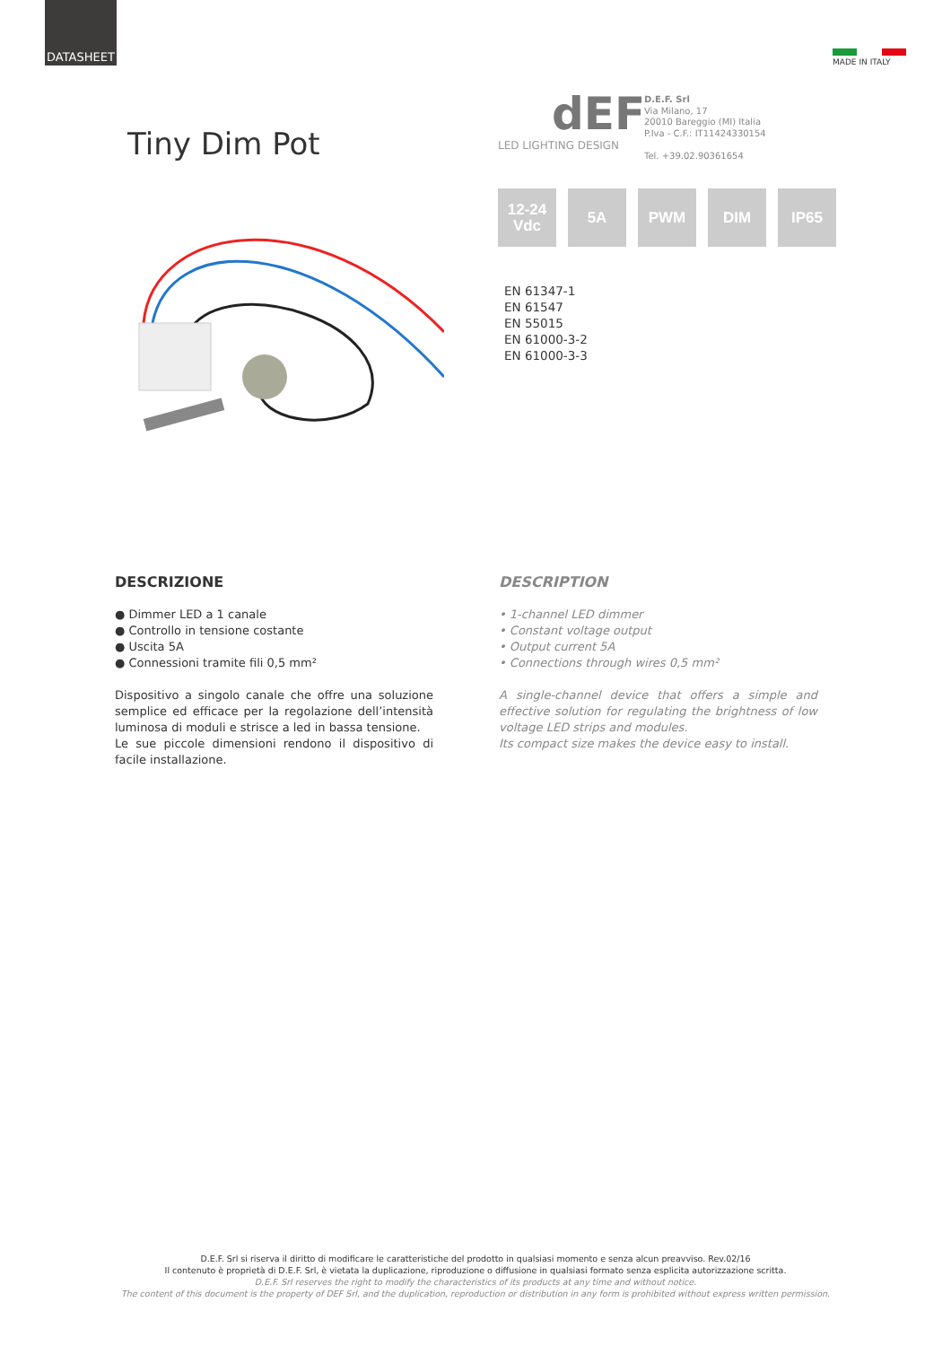DATASHEET
MADE IN ITALY
Tiny Dim Pot
dEF
LED LIGHTING DESIGN
D.E.F. Srl
Via Milano, 17
20010 Bareggio (MI) Italia
P.Iva - C.F.: IT11424330154
Tel. +39.02.90361654
12-24
Vdc
5A PWM DIM IP65
EN 61347-1
EN 61547
EN 55015
EN 61000-3-2
EN 61000-3-3
DESCRIZIONE
● Dimmer LED a 1 canale
● Controllo in tensione costante
● Uscita 5A
● Connessioni tramite fili 0,5 mm²
Dispositivo a singolo canale che offre una soluzione semplice ed efficace per la regolazione dell’intensità luminosa di moduli e strisce a led in bassa tensione.
Le sue piccole dimensioni rendono il dispositivo di facile installazione.
DESCRIPTION
• 1-channel LED dimmer
• Constant voltage output
• Output current 5A
• Connections through wires 0,5 mm²
A single-channel device that offers a simple and effective solution for regulating the brightness of low voltage LED strips and modules.
Its compact size makes the device easy to install.
D.E.F. Srl si riserva il diritto di modificare le caratteristiche del prodotto in qualsiasi momento e senza alcun preavviso. Rev.02/16
Il contenuto è proprietà di D.E.F. Srl, è vietata la duplicazione, riproduzione o diffusione in qualsiasi formato senza esplicita autorizzazione scritta.
D.E.F. Srl reserves the right to modify the characteristics of its products at any time and without notice.
The content of this document is the property of DEF Srl, and the duplication, reproduction or distribution in any form is prohibited without express written permission.